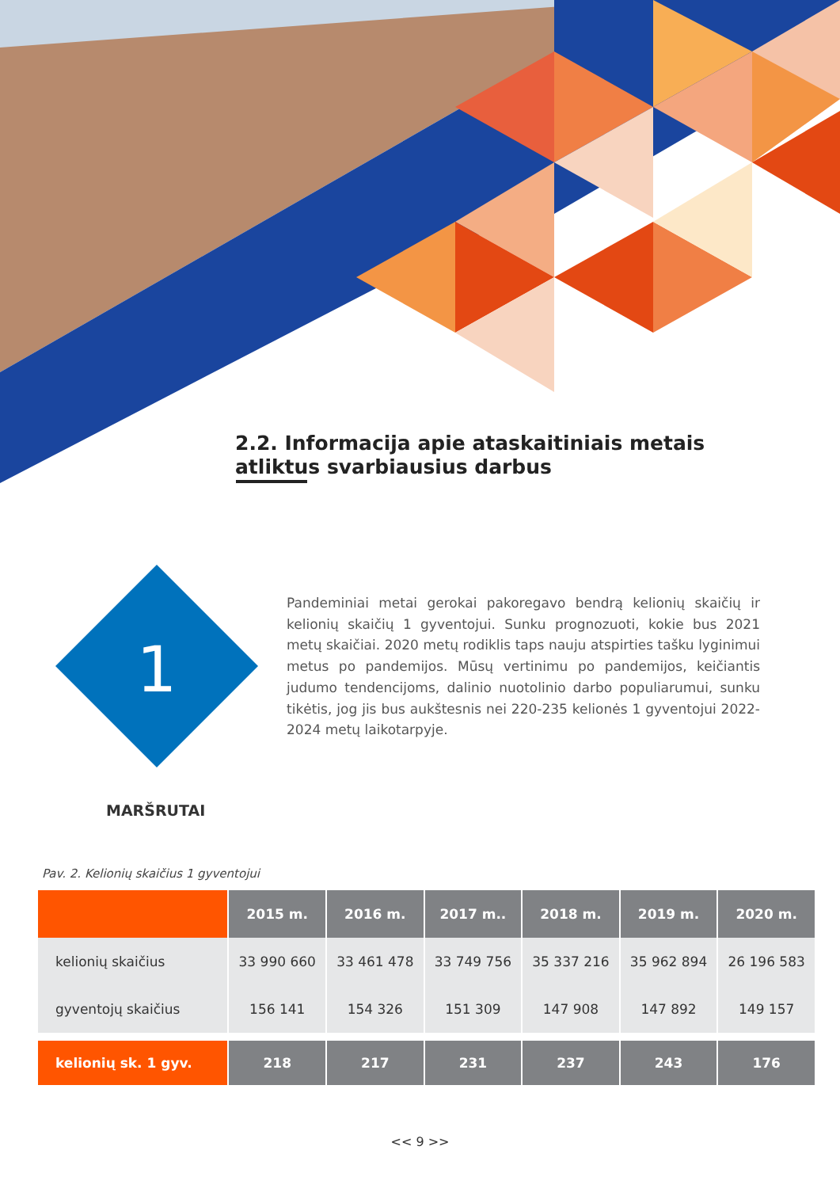2.2. Informacija apie ataskaitiniais metais
atliktus svarbiausius darbus
1
Pandeminiai metai gerokai pakoregavo bendrą kelionių skaičių ir kelionių skaičių 1 gyventojui. Sunku prognozuoti, kokie bus 2021 metų skaičiai. 2020 metų rodiklis taps nauju atspirties tašku lyginimui metus po pandemijos. Mūsų vertinimu po pandemijos, keičiantis judumo tendencijoms, dalinio nuotolinio darbo populiarumui, sunku tikėtis, jog jis bus aukštesnis nei 220-235 kelionės 1 gyventojui 2022-2024 metų laikotarpyje.
MARŠRUTAI
Pav. 2. Kelionių skaičius 1 gyventojui
| | 2015 m. | 2016 m. | 2017 m.. | 2018 m. | 2019 m. | 2020 m. |
| --- | --- | --- | --- | --- | --- | --- |
| kelionių skaičius | 33 990 660 | 33 461 478 | 33 749 756 | 35 337 216 | 35 962 894 | 26 196 583 |
| gyventojų skaičius | 156 141 | 154 326 | 151 309 | 147 908 | 147 892 | 149 157 |
| kelionių sk. 1 gyv. | 218 | 217 | 231 | 237 | 243 | 176 |
<< 9 >>